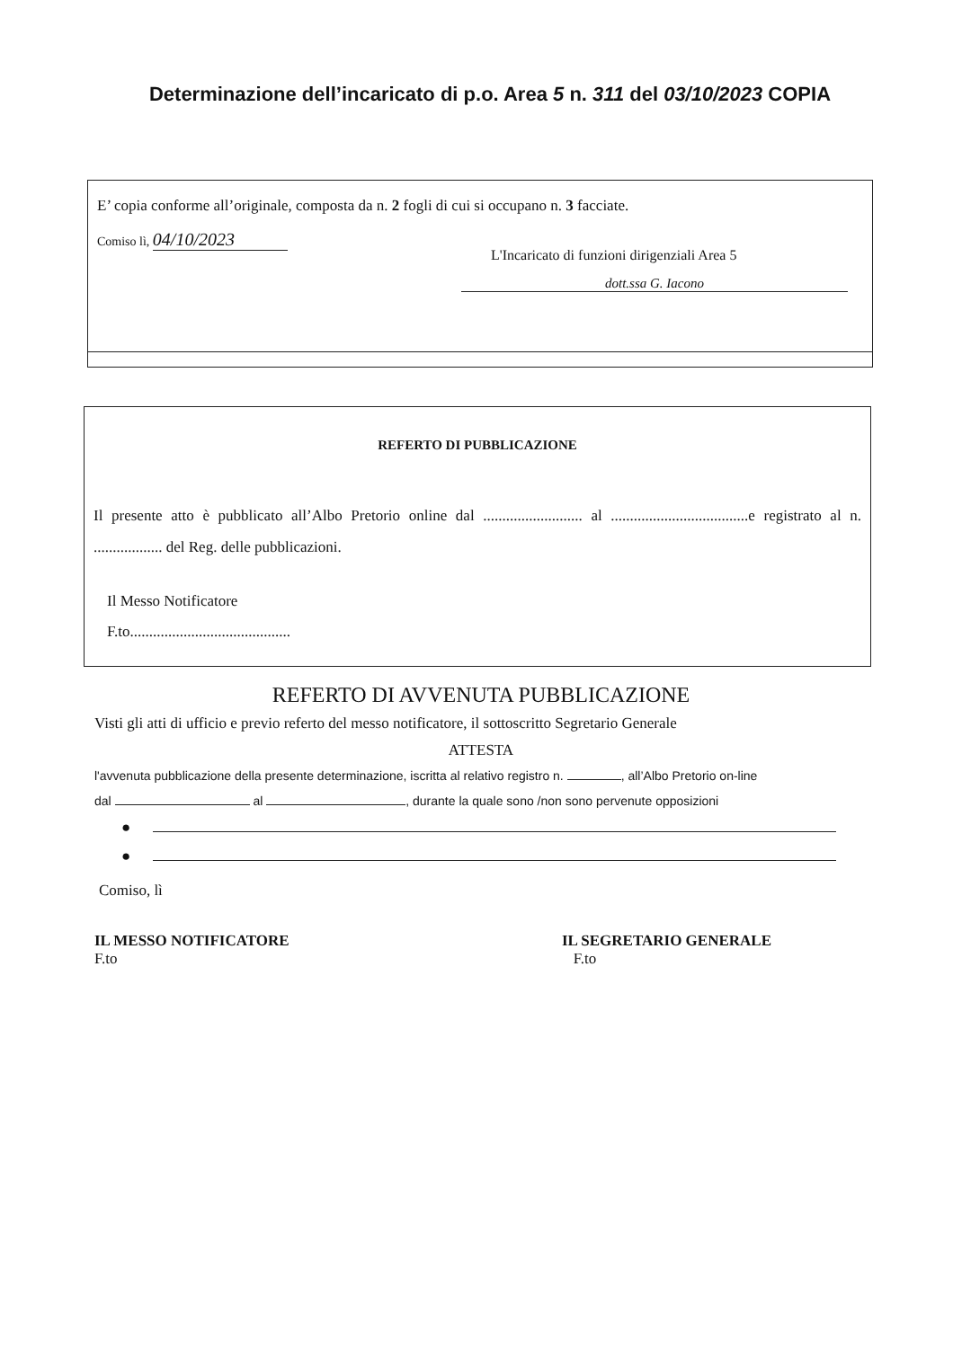Determinazione dell’incaricato di p.o. Area 5 n. 311 del 03/10/2023 COPIA
E’ copia conforme all’originale, composta da n. 2 fogli di cui si occupano n. 3 facciate.
Comiso lì, 04/10/2023
L'Incaricato di funzioni dirigenziali Area 5
dott.ssa G. Iacono
REFERTO DI PUBBLICAZIONE
Il presente atto è pubblicato all’Albo Pretorio online dal .......................... al ....................................e registrato al n. .................. del Reg. delle pubblicazioni.
Il Messo Notificatore
F.to..........................................
REFERTO DI AVVENUTA PUBBLICAZIONE
Visti gli atti di ufficio e previo referto del messo notificatore, il sottoscritto Segretario Generale
ATTESTA
l'avvenuta pubblicazione della presente determinazione, iscritta al relativo registro n. , all’Albo Pretorio on-line
dal al , durante la quale sono /non sono pervenute opposizioni
●
●
Comiso, lì
IL MESSO NOTIFICATORE
F.to
IL SEGRETARIO GENERALE
F.to